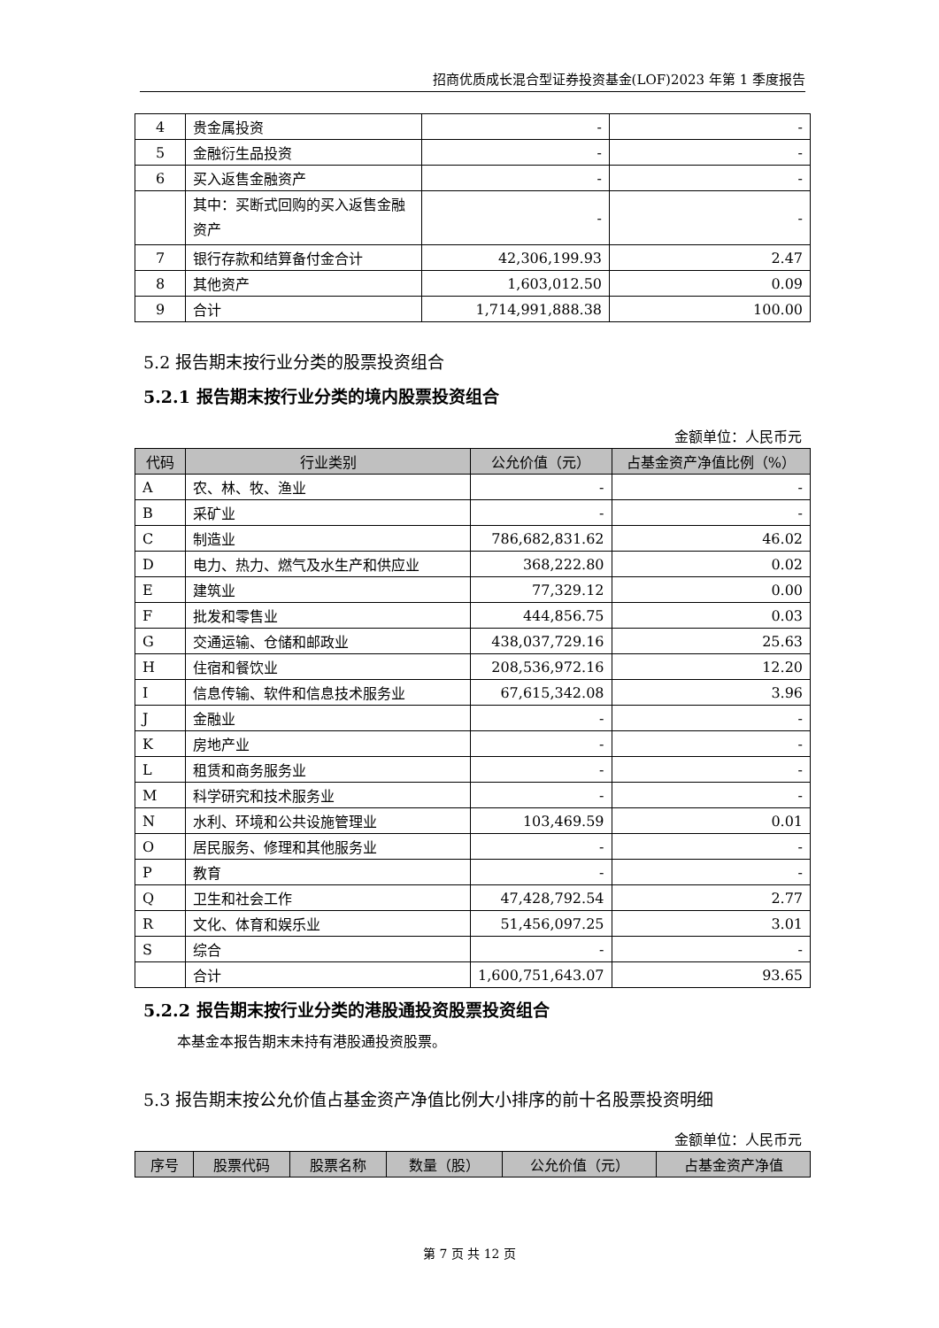招商优质成长混合型证券投资基金(LOF)2023 年第 1 季度报告
| 4 | 贵金属投资 | - | - |
| 5 | 金融衍生品投资 | - | - |
| 6 | 买入返售金融资产 | - | - |
| | 其中：买断式回购的买入返售金融资产 | - | - |
| 7 | 银行存款和结算备付金合计 | 42,306,199.93 | 2.47 |
| 8 | 其他资产 | 1,603,012.50 | 0.09 |
| 9 | 合计 | 1,714,991,888.38 | 100.00 |
5.2 报告期末按行业分类的股票投资组合
5.2.1 报告期末按行业分类的境内股票投资组合
金额单位：人民币元
| 代码 | 行业类别 | 公允价值（元） | 占基金资产净值比例（%） |
| --- | --- | --- | --- |
| A | 农、林、牧、渔业 | - | - |
| B | 采矿业 | - | - |
| C | 制造业 | 786,682,831.62 | 46.02 |
| D | 电力、热力、燃气及水生产和供应业 | 368,222.80 | 0.02 |
| E | 建筑业 | 77,329.12 | 0.00 |
| F | 批发和零售业 | 444,856.75 | 0.03 |
| G | 交通运输、仓储和邮政业 | 438,037,729.16 | 25.63 |
| H | 住宿和餐饮业 | 208,536,972.16 | 12.20 |
| I | 信息传输、软件和信息技术服务业 | 67,615,342.08 | 3.96 |
| J | 金融业 | - | - |
| K | 房地产业 | - | - |
| L | 租赁和商务服务业 | - | - |
| M | 科学研究和技术服务业 | - | - |
| N | 水利、环境和公共设施管理业 | 103,469.59 | 0.01 |
| O | 居民服务、修理和其他服务业 | - | - |
| P | 教育 | - | - |
| Q | 卫生和社会工作 | 47,428,792.54 | 2.77 |
| R | 文化、体育和娱乐业 | 51,456,097.25 | 3.01 |
| S | 综合 | - | - |
| | 合计 | 1,600,751,643.07 | 93.65 |
5.2.2 报告期末按行业分类的港股通投资股票投资组合
本基金本报告期末未持有港股通投资股票。
5.3 报告期末按公允价值占基金资产净值比例大小排序的前十名股票投资明细
金额单位：人民币元
| 序号 | 股票代码 | 股票名称 | 数量（股） | 公允价值（元） | 占基金资产净值 |
| --- | --- | --- | --- | --- | --- |
第 7 页 共 12 页